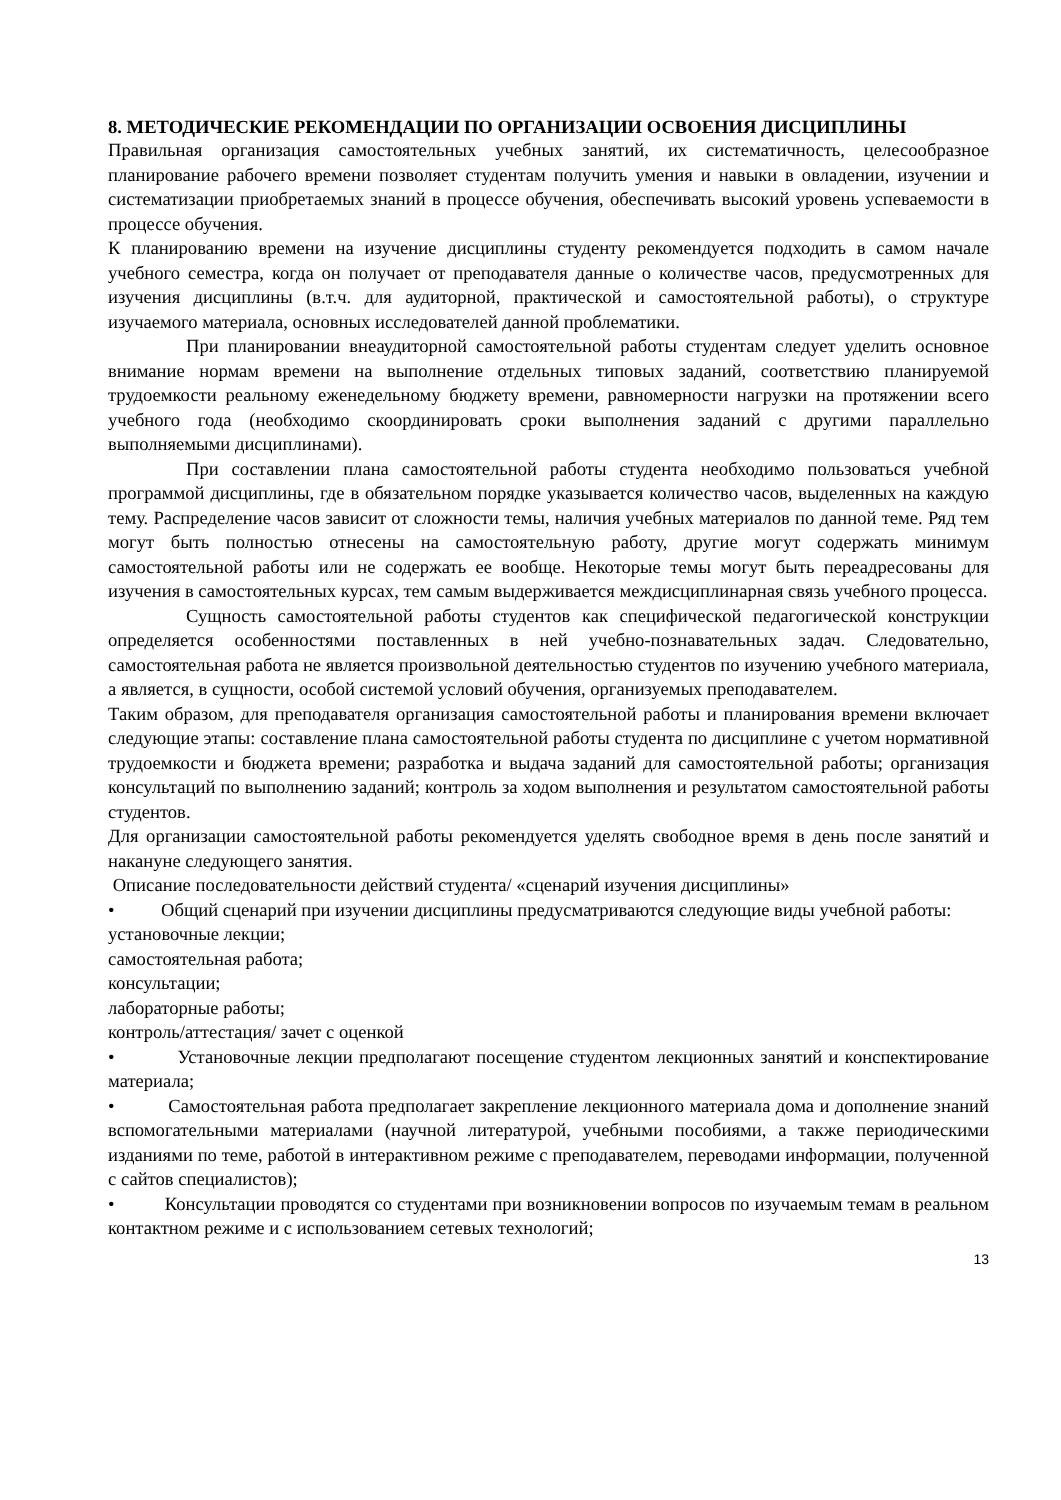8. МЕТОДИЧЕСКИЕ РЕКОМЕНДАЦИИ ПО ОРГАНИЗАЦИИ ОСВОЕНИЯ ДИСЦИПЛИНЫ
Правильная организация самостоятельных учебных занятий, их систематичность, целесообразное планирование рабочего времени позволяет студентам получить умения и навыки в овладении, изучении и систематизации приобретаемых знаний в процессе обучения, обеспечивать высокий уровень успеваемости в процессе обучения.
К планированию времени на изучение дисциплины студенту рекомендуется подходить в самом начале учебного семестра, когда он получает от преподавателя данные о количестве часов, предусмотренных для изучения дисциплины (в.т.ч. для аудиторной, практической и самостоятельной работы), о структуре изучаемого материала, основных исследователей данной проблематики.
При планировании внеаудиторной самостоятельной работы студентам следует уделить основное внимание нормам времени на выполнение отдельных типовых заданий, соответствию планируемой трудоемкости реальному еженедельному бюджету времени, равномерности нагрузки на протяжении всего учебного года (необходимо скоординировать сроки выполнения заданий с другими параллельно выполняемыми дисциплинами).
При составлении плана самостоятельной работы студента необходимо пользоваться учебной программой дисциплины, где в обязательном порядке указывается количество часов, выделенных на каждую тему. Распределение часов зависит от сложности темы, наличия учебных материалов по данной теме. Ряд тем могут быть полностью отнесены на самостоятельную работу, другие могут содержать минимум самостоятельной работы или не содержать ее вообще. Некоторые темы могут быть переадресованы для изучения в самостоятельных курсах, тем самым выдерживается междисциплинарная связь учебного процесса.
Сущность самостоятельной работы студентов как специфической педагогической конструкции определяется особенностями поставленных в ней учебно-познавательных задач. Следовательно, самостоятельная работа не является произвольной деятельностью студентов по изучению учебного материала, а является, в сущности, особой системой условий обучения, организуемых преподавателем.
Таким образом, для преподавателя организация самостоятельной работы и планирования времени включает следующие этапы: составление плана самостоятельной работы студента по дисциплине с учетом нормативной трудоемкости и бюджета времени; разработка и выдача заданий для самостоятельной работы; организация консультаций по выполнению заданий; контроль за ходом выполнения и результатом самостоятельной работы студентов.
Для организации самостоятельной работы рекомендуется уделять свободное время в день после занятий и накануне следующего занятия.
Описание последовательности действий студента/ «сценарий изучения дисциплины»
• Общий сценарий при изучении дисциплины предусматриваются следующие виды учебной работы:
установочные лекции;
самостоятельная работа;
консультации;
лабораторные работы;
контроль/аттестация/ зачет с оценкой
• Установочные лекции предполагают посещение студентом лекционных занятий и конспектирование материала;
• Самостоятельная работа предполагает закрепление лекционного материала дома и дополнение знаний вспомогательными материалами (научной литературой, учебными пособиями, а также периодическими изданиями по теме, работой в интерактивном режиме с преподавателем, переводами информации, полученной с сайтов специалистов);
• Консультации проводятся со студентами при возникновении вопросов по изучаемым темам в реальном контактном режиме и с использованием сетевых технологий;
13